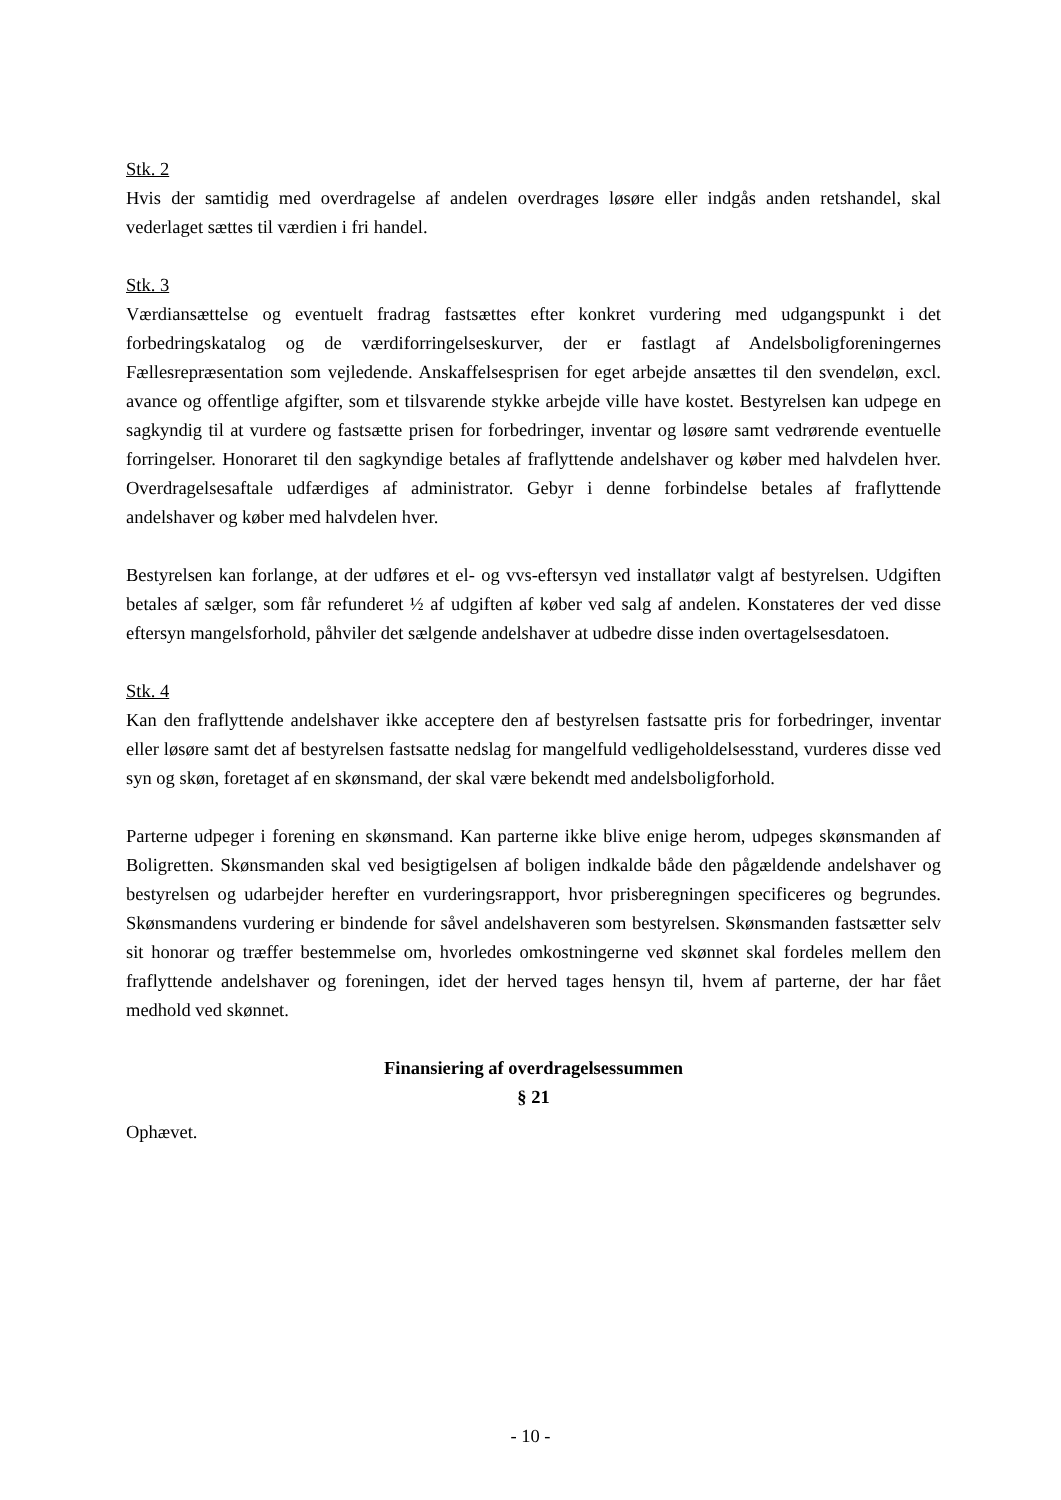Stk. 2
Hvis der samtidig med overdragelse af andelen overdrages løsøre eller indgås anden retshandel, skal vederlaget sættes til værdien i fri handel.
Stk. 3
Værdiansættelse og eventuelt fradrag fastsættes efter konkret vurdering med udgangspunkt i det forbedringskatalog og de værdiforringelseskurver, der er fastlagt af Andelsboligforeninger­nes Fællesrepræsentation som vejledende. Anskaffelsesprisen for eget arbejde ansættes til den svendeløn, excl. avance og offentlige afgifter, som et tilsvarende stykke arbejde ville have ko­stet. Bestyrelsen kan udpege en sagkyndig til at vurdere og fastsætte prisen for forbedringer, inventar og løsøre samt vedrørende eventuelle forringelser. Honoraret til den sagkyndige beta­les af fraflyttende andelshaver og køber med halvdelen hver. Overdragelsesaftale udfærdiges af administrator. Gebyr i denne forbindelse betales af fraflyttende andelshaver og køber med halv­delen hver.
Bestyrelsen kan forlange, at der udføres et el- og vvs-eftersyn ved installatør valgt af bestyrel­sen. Udgiften betales af sælger, som får refunderet ½ af udgiften af køber ved salg af andelen. Konstateres der ved disse eftersyn mangelsforhold, påhviler det sælgende andelshaver at ud­bedre disse inden overtagelsesdatoen.
Stk. 4
Kan den fraflyttende andelshaver ikke acceptere den af bestyrelsen fastsatte pris for forbedrin­ger, inventar eller løsøre samt det af bestyrelsen fastsatte nedslag for mangelfuld vedligehol­delsesstand, vurderes disse ved syn og skøn, foretaget af en skønsmand, der skal være bekendt med andelsboligforhold.
Parterne udpeger i forening en skønsmand. Kan parterne ikke blive enige herom, udpeges skønsmanden af Boligretten. Skønsmanden skal ved besigtigelsen af boligen indkalde både den pågældende andelshaver og bestyrelsen og udarbejder herefter en vurderingsrapport, hvor pris­beregningen specificeres og begrundes. Skønsmandens vurdering er bindende for såvel andels­haveren som bestyrelsen. Skønsmanden fastsætter selv sit honorar og træffer bestemmelse om, hvorledes omkostningerne ved skønnet skal fordeles mellem den fraflyttende andelshaver og foreningen, idet der herved tages hensyn til, hvem af parterne, der har fået medhold ved skønnet.
Finansiering af overdragelsessummen
§ 21
Ophævet.
- 10 -